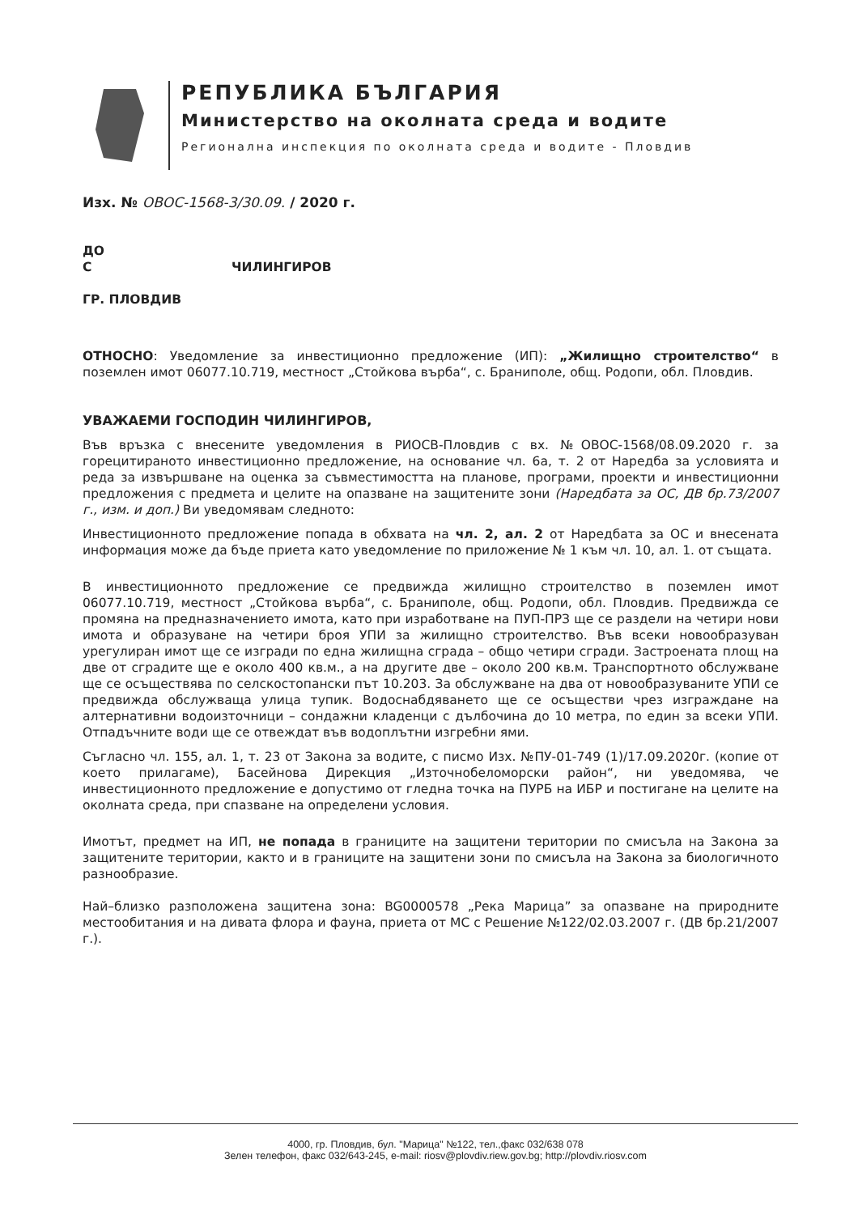РЕПУБЛИКА БЪЛГАРИЯ
Министерство на околната среда и водите
Регионална инспекция по околната среда и водите - Пловдив
Изх. № ОВОС-1568-3/30.09. / 2020 г.
ДО
С ЧИЛИНГИРОВ
ГР. ПЛОВДИВ
ОТНОСНО: Уведомление за инвестиционно предложение (ИП): „Жилищно строителство“ в поземлен имот 06077.10.719, местност „Стойкова върба“, с. Браниполе, общ. Родопи, обл. Пловдив.
УВАЖАЕМИ ГОСПОДИН ЧИЛИНГИРОВ,
Във връзка с внесените уведомления в РИОСВ-Пловдив с вх. №ОВОС-1568/08.09.2020 г. за горецитираното инвестиционно предложение, на основание чл. 6а, т. 2 от Наредба за условията и реда за извършване на оценка за съвместимостта на планове, програми, проекти и инвестиционни предложения с предмета и целите на опазване на защитените зони (Наредбата за ОС, ДВ бр.73/2007 г., изм. и доп.) Ви уведомявам следното:
Инвестиционното предложение попада в обхвата на чл. 2, ал. 2 от Наредбата за ОС и внесената информация може да бъде приета като уведомление по приложение № 1 към чл. 10, ал. 1. от същата.
В инвестиционното предложение се предвижда жилищно строителство в поземлен имот 06077.10.719, местност „Стойкова върба“, с. Браниполе, общ. Родопи, обл. Пловдив. Предвижда се промяна на предназначението имота, като при изработване на ПУП-ПРЗ ще се раздели на четири нови имота и образуване на четири броя УПИ за жилищно строителство. Във всеки новообразуван урегулиран имот ще се изгради по една жилищна сграда – общо четири сгради. Застроената площ на две от сградите ще е около 400 кв.м., а на другите две – около 200 кв.м. Транспортното обслужване ще се осъществява по селскостопански път 10.203. За обслужване на два от новообразуваните УПИ се предвижда обслужваща улица тупик. Водоснабдяването ще се осъществи чрез изграждане на алтернативни водоизточници – сондажни кладенци с дълбочина до 10 метра, по един за всеки УПИ. Отпадъчните води ще се отвеждат във водоплътни изгребни ями.
Съгласно чл. 155, ал. 1, т. 23 от Закона за водите, с писмо Изх. №ПУ-01-749 (1)/17.09.2020г. (копие от което прилагаме), Басейнова Дирекция „Източнобеломорски район“, ни уведомява, че инвестиционното предложение е допустимо от гледна точка на ПУРБ на ИБР и постигане на целите на околната среда, при спазване на определени условия.
Имотът, предмет на ИП, не попада в границите на защитени територии по смисъла на Закона за защитените територии, както и в границите на защитени зони по смисъла на Закона за биологичното разнообразие.
Най–близко разположена защитена зона: BG0000578 „Река Марица” за опазване на природните местообитания и на дивата флора и фауна, приета от МС с Решение №122/02.03.2007 г. (ДВ бр.21/2007 г.).
4000, гр. Пловдив, бул. "Марица" №122, тел.,факс 032/638 078
Зелен телефон, факс 032/643-245, e-mail: riosv@plovdiv.riew.gov.bg; http://plovdiv.riosv.com